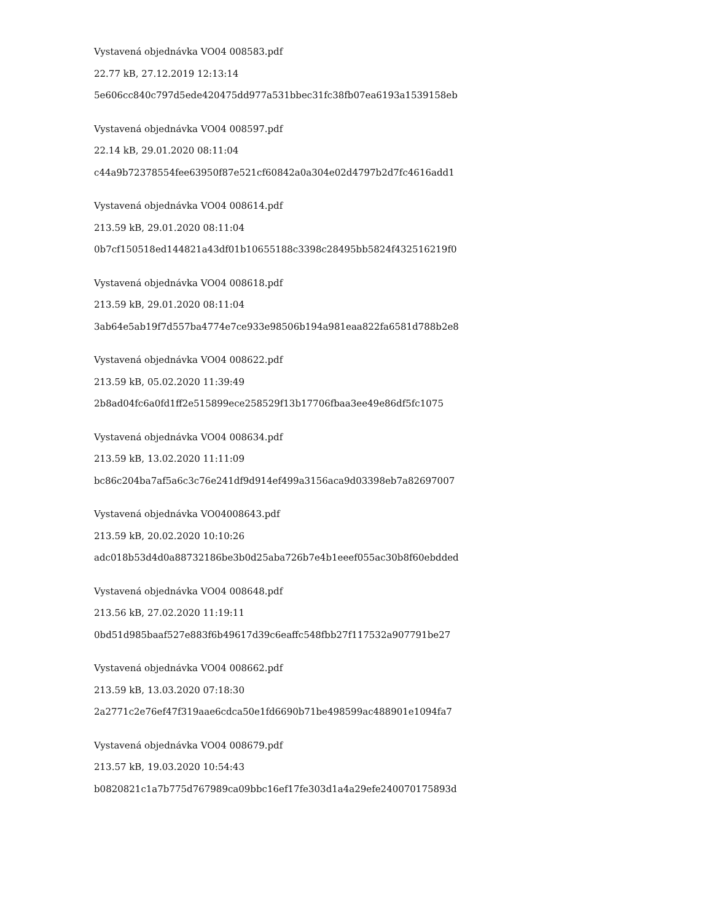Vystavená objednávka VO04 008583.pdf
22.77 kB, 27.12.2019 12:13:14
5e606cc840c797d5ede420475dd977a531bbec31fc38fb07ea6193a1539158eb
Vystavená objednávka VO04 008597.pdf
22.14 kB, 29.01.2020 08:11:04
c44a9b72378554fee63950f87e521cf60842a0a304e02d4797b2d7fc4616add1
Vystavená objednávka VO04 008614.pdf
213.59 kB, 29.01.2020 08:11:04
0b7cf150518ed144821a43df01b10655188c3398c28495bb5824f432516219f0
Vystavená objednávka VO04 008618.pdf
213.59 kB, 29.01.2020 08:11:04
3ab64e5ab19f7d557ba4774e7ce933e98506b194a981eaa822fa6581d788b2e8
Vystavená objednávka VO04 008622.pdf
213.59 kB, 05.02.2020 11:39:49
2b8ad04fc6a0fd1ff2e515899ece258529f13b17706fbaa3ee49e86df5fc1075
Vystavená objednávka VO04 008634.pdf
213.59 kB, 13.02.2020 11:11:09
bc86c204ba7af5a6c3c76e241df9d914ef499a3156aca9d03398eb7a82697007
Vystavená objednávka VO04008643.pdf
213.59 kB, 20.02.2020 10:10:26
adc018b53d4d0a88732186be3b0d25aba726b7e4b1eeef055ac30b8f60ebdded
Vystavená objednávka VO04 008648.pdf
213.56 kB, 27.02.2020 11:19:11
0bd51d985baaf527e883f6b49617d39c6eaffc548fbb27f117532a907791be27
Vystavená objednávka VO04 008662.pdf
213.59 kB, 13.03.2020 07:18:30
2a2771c2e76ef47f319aae6cdca50e1fd6690b71be498599ac488901e1094fa7
Vystavená objednávka VO04 008679.pdf
213.57 kB, 19.03.2020 10:54:43
b0820821c1a7b775d767989ca09bbc16ef17fe303d1a4a29efe240070175893d